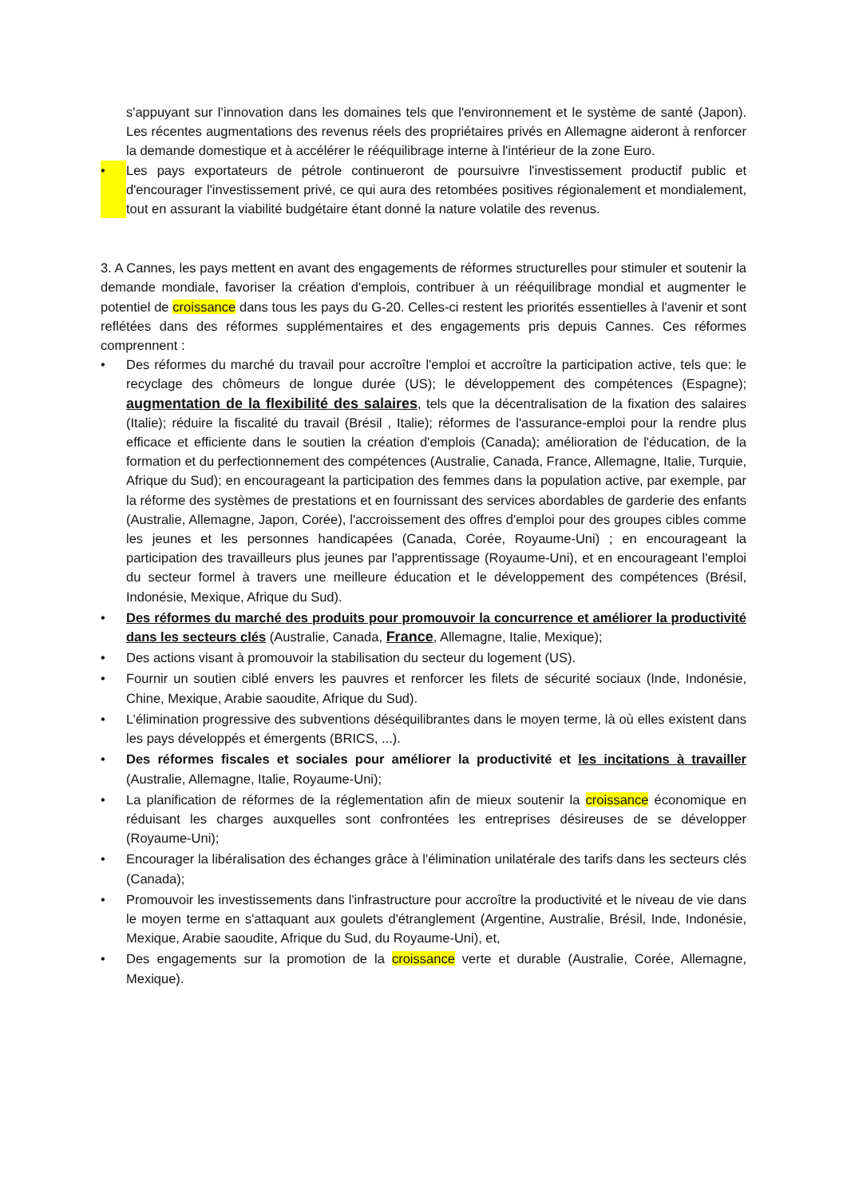s'appuyant sur l’innovation dans les domaines tels que l'environnement et le système de santé (Japon). Les récentes augmentations des revenus réels des propriétaires privés en Allemagne aideront à renforcer la demande domestique et à accélérer le rééquilibrage interne à l'intérieur de la zone Euro.
• Les pays exportateurs de pétrole continueront de poursuivre l'investissement productif public et d'encourager l'investissement privé, ce qui aura des retombées positives régionalement et mondialement, tout en assurant la viabilité budgétaire étant donné la nature volatile des revenus.
3. A Cannes, les pays mettent en avant des engagements de réformes structurelles pour stimuler et soutenir la demande mondiale, favoriser la création d'emplois, contribuer à un rééquilibrage mondial et augmenter le potentiel de croissance dans tous les pays du G-20. Celles-ci restent les priorités essentielles à l'avenir et sont reflétées dans des réformes supplémentaires et des engagements pris depuis Cannes. Ces réformes comprennent :
• Des réformes du marché du travail pour accroître l'emploi et accroître la participation active, tels que: le recyclage des chômeurs de longue durée (US); le développement des compétences (Espagne); augmentation de la flexibilité des salaires, tels que la décentralisation de la fixation des salaires (Italie); réduire la fiscalité du travail (Brésil , Italie); réformes de l'assurance-emploi pour la rendre plus efficace et efficiente dans le soutien la création d'emplois (Canada); amélioration de l'éducation, de la formation et du perfectionnement des compétences (Australie, Canada, France, Allemagne, Italie, Turquie, Afrique du Sud); en encourageant la participation des femmes dans la population active, par exemple, par la réforme des systèmes de prestations et en fournissant des services abordables de garderie des enfants (Australie, Allemagne, Japon, Corée), l'accroissement des offres d'emploi pour des groupes cibles comme les jeunes et les personnes handicapées (Canada, Corée, Royaume-Uni) ; en encourageant la participation des travailleurs plus jeunes par l'apprentissage (Royaume-Uni), et en encourageant l'emploi du secteur formel à travers une meilleure éducation et le développement des compétences (Brésil, Indonésie, Mexique, Afrique du Sud).
• Des réformes du marché des produits pour promouvoir la concurrence et améliorer la productivité dans les secteurs clés (Australie, Canada, France, Allemagne, Italie, Mexique);
• Des actions visant à promouvoir la stabilisation du secteur du logement (US).
• Fournir un soutien ciblé envers les pauvres et renforcer les filets de sécurité sociaux (Inde, Indonésie, Chine, Mexique, Arabie saoudite, Afrique du Sud).
• L’élimination progressive des subventions déséquilibrantes dans le moyen terme, là où elles existent dans les pays développés et émergents (BRICS, ...).
• Des réformes fiscales et sociales pour améliorer la productivité et les incitations à travailler (Australie, Allemagne, Italie, Royaume-Uni);
• La planification de réformes de la réglementation afin de mieux soutenir la croissance économique en réduisant les charges auxquelles sont confrontées les entreprises désireuses de se développer (Royaume-Uni);
• Encourager la libéralisation des échanges grâce à l'élimination unilatérale des tarifs dans les secteurs clés (Canada);
• Promouvoir les investissements dans l'infrastructure pour accroître la productivité et le niveau de vie dans le moyen terme en s'attaquant aux goulets d'étranglement (Argentine, Australie, Brésil, Inde, Indonésie, Mexique, Arabie saoudite, Afrique du Sud, du Royaume-Uni), et,
• Des engagements sur la promotion de la croissance verte et durable (Australie, Corée, Allemagne, Mexique).